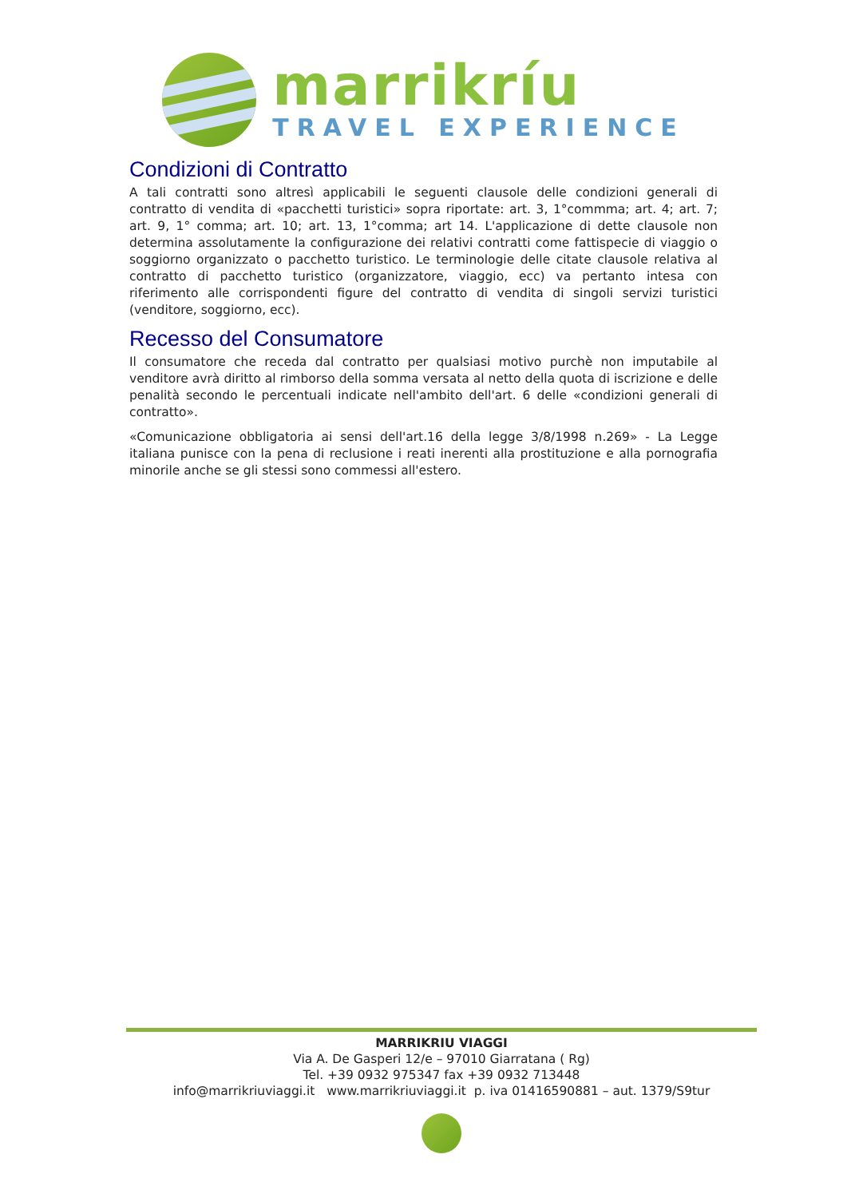marrikríu
TRAVEL EXPERIENCE
Condizioni di Contratto
A tali contratti sono altresì applicabili le seguenti clausole delle condizioni generali di contratto di vendita di «pacchetti turistici» sopra riportate: art. 3, 1°commma; art. 4; art. 7; art. 9, 1° comma; art. 10; art. 13, 1°comma; art 14. L'applicazione di dette clausole non determina assolutamente la configurazione dei relativi contratti come fattispecie di viaggio o soggiorno organizzato o pacchetto turistico. Le terminologie delle citate clausole relativa al contratto di pacchetto turistico (organizzatore, viaggio, ecc) va pertanto intesa con riferimento alle corrispondenti figure del contratto di vendita di singoli servizi turistici (venditore, soggiorno, ecc).
Recesso del Consumatore
Il consumatore che receda dal contratto per qualsiasi motivo purchè non imputabile al venditore avrà diritto al rimborso della somma versata al netto della quota di iscrizione e delle penalità secondo le percentuali indicate nell'ambito dell'art. 6 delle «condizioni generali di contratto».
«Comunicazione obbligatoria ai sensi dell'art.16 della legge 3/8/1998 n.269» - La Legge italiana punisce con la pena di reclusione i reati inerenti alla prostituzione e alla pornografia minorile anche se gli stessi sono commessi all'estero.
MARRIKRIU VIAGGI
Via A. De Gasperi 12/e – 97010 Giarratana ( Rg)
Tel. +39 0932 975347 fax +39 0932 713448
info@marrikriuviaggi.it www.marrikriuviaggi.it p. iva 01416590881 – aut. 1379/S9tur